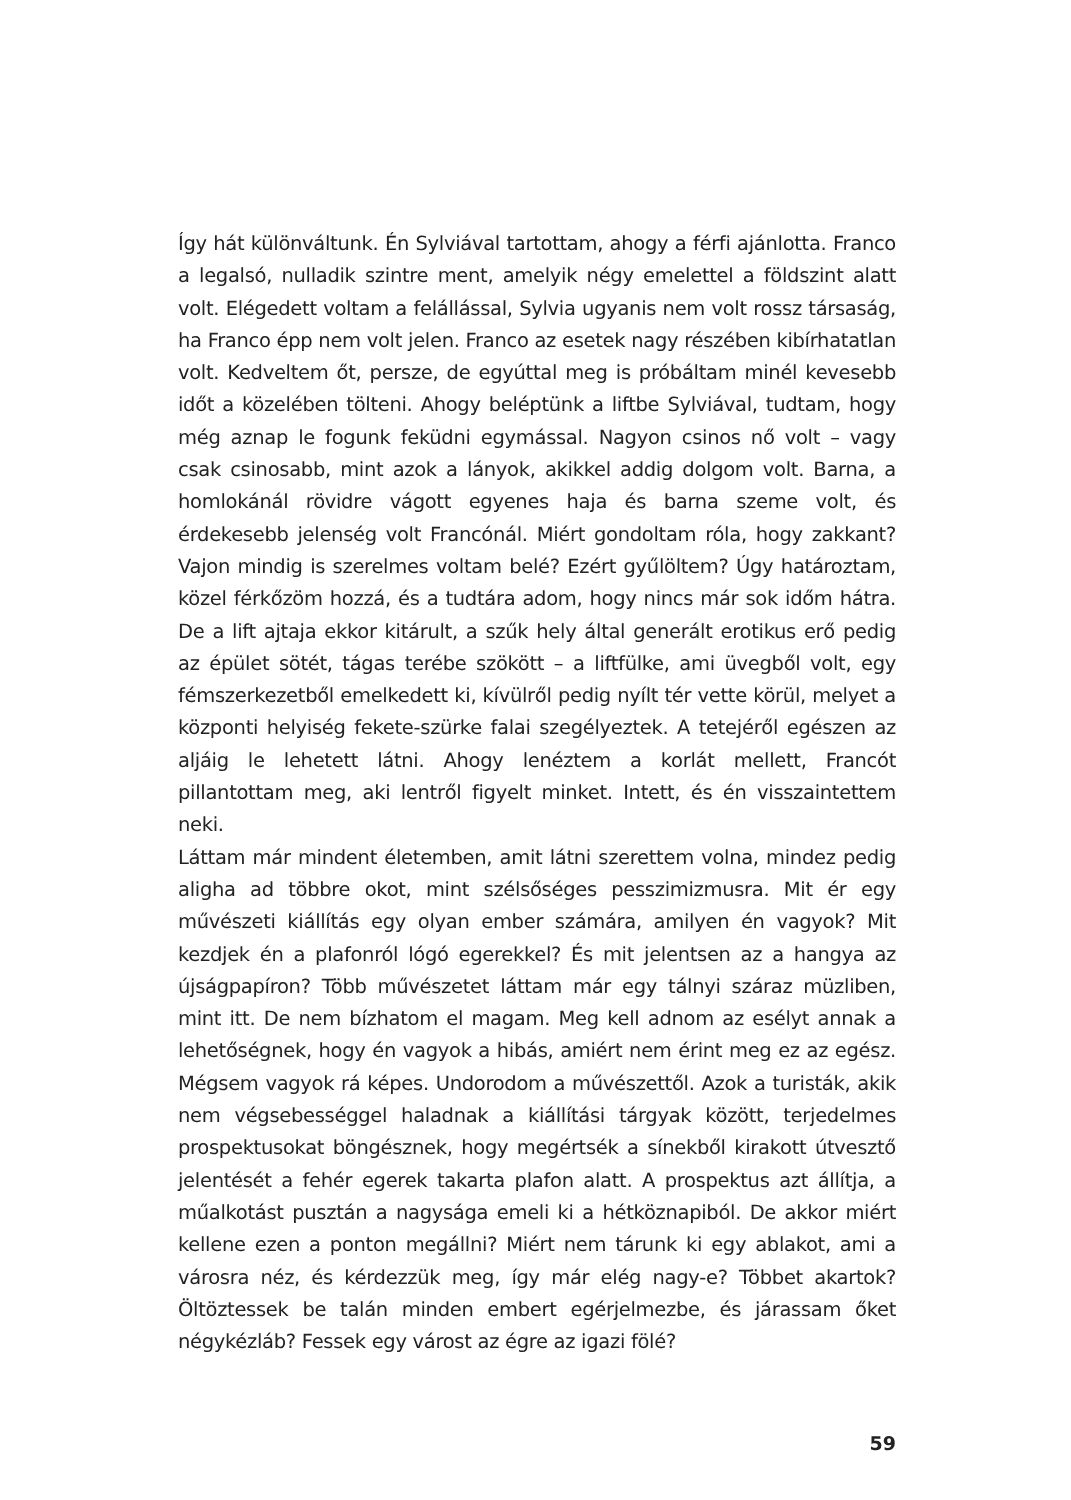Így hát különváltunk. Én Sylviával tartottam, ahogy a férfi ajánlotta. Franco a legalsó, nulladik szintre ment, amelyik négy emelettel a földszint alatt volt. Elégedett voltam a felállással, Sylvia ugyanis nem volt rossz társaság, ha Franco épp nem volt jelen. Franco az esetek nagy részében kibírhatatlan volt. Kedveltem őt, persze, de egyúttal meg is próbáltam minél kevesebb időt a közelében tölteni. Ahogy beléptünk a liftbe Sylviával, tudtam, hogy még aznap le fogunk feküdni egymással. Nagyon csinos nő volt – vagy csak csinosabb, mint azok a lányok, akikkel addig dolgom volt. Barna, a homlokánál rövidre vágott egyenes haja és barna szeme volt, és érdekesebb jelenség volt Francónál. Miért gondoltam róla, hogy zakkant? Vajon mindig is szerelmes voltam belé? Ezért gyűlöltem? Úgy határoztam, közel férkőzöm hozzá, és a tudtára adom, hogy nincs már sok időm hátra. De a lift ajtaja ekkor kitárult, a szűk hely által generált erotikus erő pedig az épület sötét, tágas terébe szökött – a liftfülke, ami üvegből volt, egy fémszerkezetből emelkedett ki, kívülről pedig nyílt tér vette körül, melyet a központi helyiség fekete-szürke falai szegélyeztek. A tetejéről egészen az aljáig le lehetett látni. Ahogy lenéztem a korlát mellett, Francót pillantottam meg, aki lentről figyelt minket. Intett, és én visszaintettem neki.
Láttam már mindent életemben, amit látni szerettem volna, mindez pedig aligha ad többre okot, mint szélsőséges pesszimizmusra. Mit ér egy művészeti kiállítás egy olyan ember számára, amilyen én vagyok? Mit kezdjek én a plafonról lógó egerekkel? És mit jelentsen az a hangya az újságpapíron? Több művészetet láttam már egy tálnyi száraz müzliben, mint itt. De nem bízhatom el magam. Meg kell adnom az esélyt annak a lehetőségnek, hogy én vagyok a hibás, amiért nem érint meg ez az egész. Mégsem vagyok rá képes. Undorodom a művészettől. Azok a turisták, akik nem végsebességgel haladnak a kiállítási tárgyak között, terjedelmes prospektusokat böngésznek, hogy megértsék a sínekből kirakott útvesztő jelentését a fehér egerek takarta plafon alatt. A prospektus azt állítja, a műalkotást pusztán a nagysága emeli ki a hétköznapiból. De akkor miért kellene ezen a ponton megállni? Miért nem tárunk ki egy ablakot, ami a városra néz, és kérdezzük meg, így már elég nagy-e? Többet akartok? Öltöztessek be talán minden embert egérjelmezbe, és járassam őket négykézláb? Fessek egy várost az égre az igazi fölé?
59